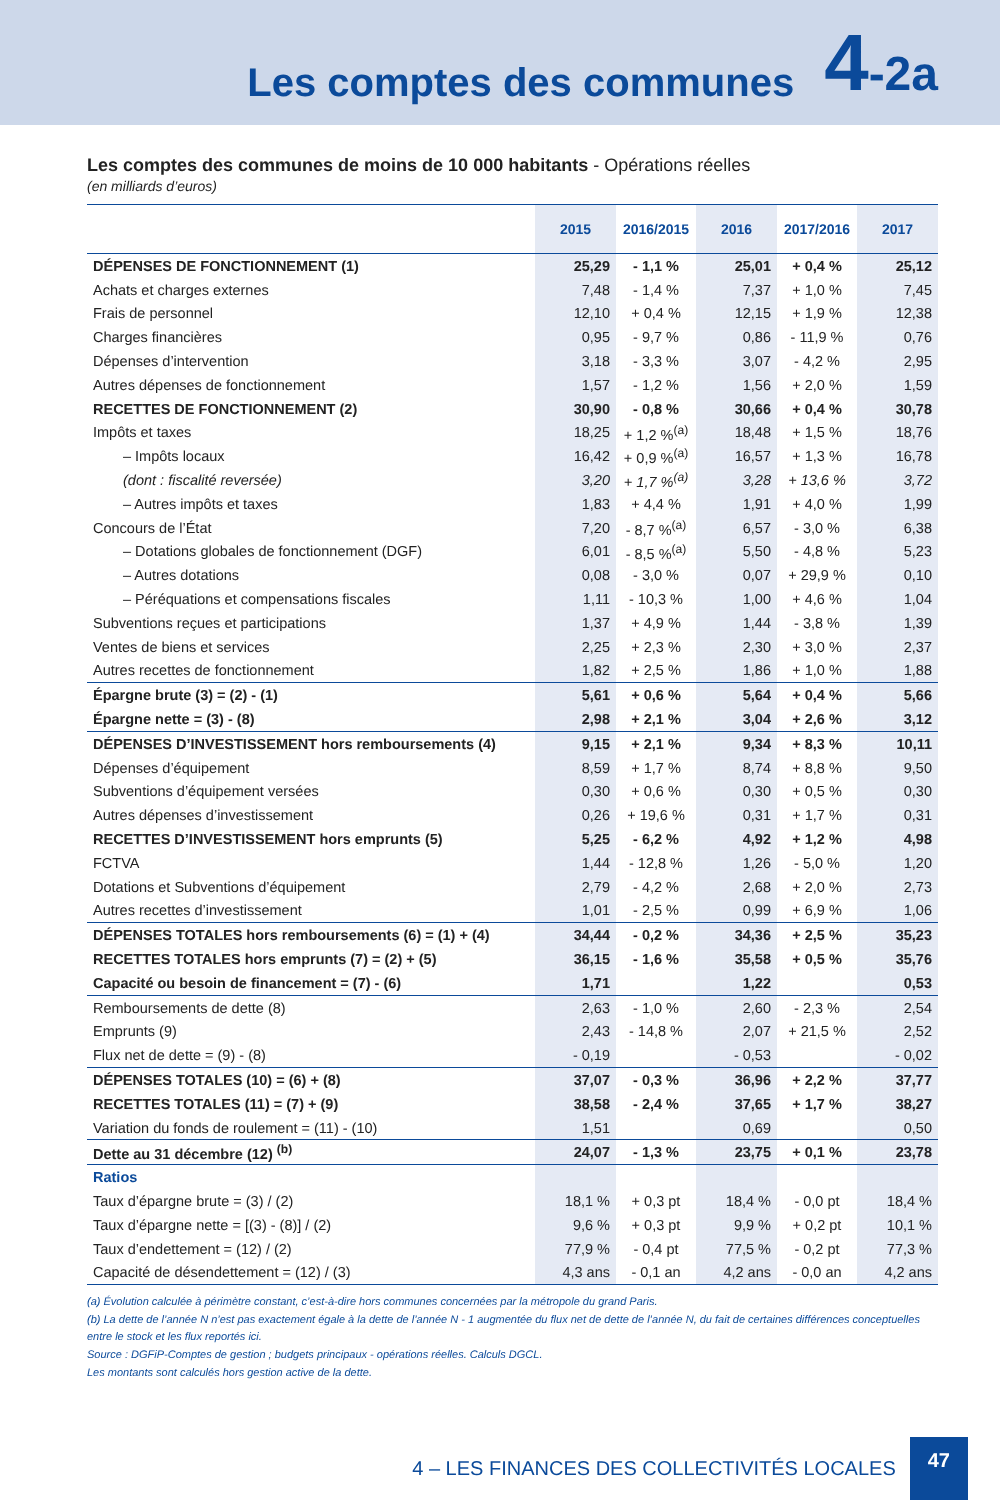Les comptes des communes
4-2a
Les comptes des communes de moins de 10 000 habitants - Opérations réelles
(en milliards d’euros)
| | 2015 | 2016/2015 | 2016 | 2017/2016 | 2017 |
| --- | --- | --- | --- | --- | --- |
| DÉPENSES DE FONCTIONNEMENT (1) | 25,29 | - 1,1 % | 25,01 | + 0,4 % | 25,12 |
| Achats et charges externes | 7,48 | - 1,4 % | 7,37 | + 1,0 % | 7,45 |
| Frais de personnel | 12,10 | + 0,4 % | 12,15 | + 1,9 % | 12,38 |
| Charges financières | 0,95 | - 9,7 % | 0,86 | - 11,9 % | 0,76 |
| Dépenses d’intervention | 3,18 | - 3,3 % | 3,07 | - 4,2 % | 2,95 |
| Autres dépenses de fonctionnement | 1,57 | - 1,2 % | 1,56 | + 2,0 % | 1,59 |
| RECETTES DE FONCTIONNEMENT (2) | 30,90 | - 0,8 % | 30,66 | + 0,4 % | 30,78 |
| Impôts et taxes | 18,25 | + 1,2 %<sup>(a)</sup> | 18,48 | + 1,5 % | 18,76 |
| – Impôts locaux | 16,42 | + 0,9 %<sup>(a)</sup> | 16,57 | + 1,3 % | 16,78 |
| (dont : fiscalité reversée) | 3,20 | + 1,7 %<sup>(a)</sup> | 3,28 | + 13,6 % | 3,72 |
| – Autres impôts et taxes | 1,83 | + 4,4 % | 1,91 | + 4,0 % | 1,99 |
| Concours de l’État | 7,20 | - 8,7 %<sup>(a)</sup> | 6,57 | - 3,0 % | 6,38 |
| – Dotations globales de fonctionnement (DGF) | 6,01 | - 8,5 %<sup>(a)</sup> | 5,50 | - 4,8 % | 5,23 |
| – Autres dotations | 0,08 | - 3,0 % | 0,07 | + 29,9 % | 0,10 |
| – Péréquations et compensations fiscales | 1,11 | - 10,3 % | 1,00 | + 4,6 % | 1,04 |
| Subventions reçues et participations | 1,37 | + 4,9 % | 1,44 | - 3,8 % | 1,39 |
| Ventes de biens et services | 2,25 | + 2,3 % | 2,30 | + 3,0 % | 2,37 |
| Autres recettes de fonctionnement | 1,82 | + 2,5 % | 1,86 | + 1,0 % | 1,88 |
| Épargne brute (3) = (2) - (1) | 5,61 | + 0,6 % | 5,64 | + 0,4 % | 5,66 |
| Épargne nette = (3) - (8) | 2,98 | + 2,1 % | 3,04 | + 2,6 % | 3,12 |
| DÉPENSES D’INVESTISSEMENT hors remboursements (4) | 9,15 | + 2,1 % | 9,34 | + 8,3 % | 10,11 |
| Dépenses d’équipement | 8,59 | + 1,7 % | 8,74 | + 8,8 % | 9,50 |
| Subventions d’équipement versées | 0,30 | + 0,6 % | 0,30 | + 0,5 % | 0,30 |
| Autres dépenses d’investissement | 0,26 | + 19,6 % | 0,31 | + 1,7 % | 0,31 |
| RECETTES D’INVESTISSEMENT hors emprunts (5) | 5,25 | - 6,2 % | 4,92 | + 1,2 % | 4,98 |
| FCTVA | 1,44 | - 12,8 % | 1,26 | - 5,0 % | 1,20 |
| Dotations et Subventions d’équipement | 2,79 | - 4,2 % | 2,68 | + 2,0 % | 2,73 |
| Autres recettes d’investissement | 1,01 | - 2,5 % | 0,99 | + 6,9 % | 1,06 |
| DÉPENSES TOTALES hors remboursements (6) = (1) + (4) | 34,44 | - 0,2 % | 34,36 | + 2,5 % | 35,23 |
| RECETTES TOTALES hors emprunts (7) = (2) + (5) | 36,15 | - 1,6 % | 35,58 | + 0,5 % | 35,76 |
| Capacité ou besoin de financement = (7) - (6) | 1,71 | | 1,22 | | 0,53 |
| Remboursements de dette (8) | 2,63 | - 1,0 % | 2,60 | - 2,3 % | 2,54 |
| Emprunts (9) | 2,43 | - 14,8 % | 2,07 | + 21,5 % | 2,52 |
| Flux net de dette = (9) - (8) | - 0,19 | | - 0,53 | | - 0,02 |
| DÉPENSES TOTALES (10) = (6) + (8) | 37,07 | - 0,3 % | 36,96 | + 2,2 % | 37,77 |
| RECETTES TOTALES (11) = (7) + (9) | 38,58 | - 2,4 % | 37,65 | + 1,7 % | 38,27 |
| Variation du fonds de roulement = (11) - (10) | 1,51 | | 0,69 | | 0,50 |
| Dette au 31 décembre (12) <sup>(b)</sup> | 24,07 | - 1,3 % | 23,75 | + 0,1 % | 23,78 |
| Ratios | | | | | |
| Taux d’épargne brute = (3) / (2) | 18,1 % | + 0,3 pt | 18,4 % | - 0,0 pt | 18,4 % |
| Taux d’épargne nette = [(3) - (8)] / (2) | 9,6 % | + 0,3 pt | 9,9 % | + 0,2 pt | 10,1 % |
| Taux d’endettement = (12) / (2) | 77,9 % | - 0,4 pt | 77,5 % | - 0,2 pt | 77,3 % |
| Capacité de désendettement = (12) / (3) | 4,3 ans | - 0,1 an | 4,2 ans | - 0,0 an | 4,2 ans |
(a) Évolution calculée à périmètre constant, c’est-à-dire hors communes concernées par la métropole du grand Paris.
(b) La dette de l’année N n’est pas exactement égale à la dette de l’année N - 1 augmentée du flux net de dette de l’année N, du fait de certaines différences conceptuelles entre le stock et les flux reportés ici.
Source : DGFiP-Comptes de gestion ; budgets principaux - opérations réelles. Calculs DGCL.
Les montants sont calculés hors gestion active de la dette.
4 – LES FINANCES DES COLLECTIVITÉS LOCALES 47